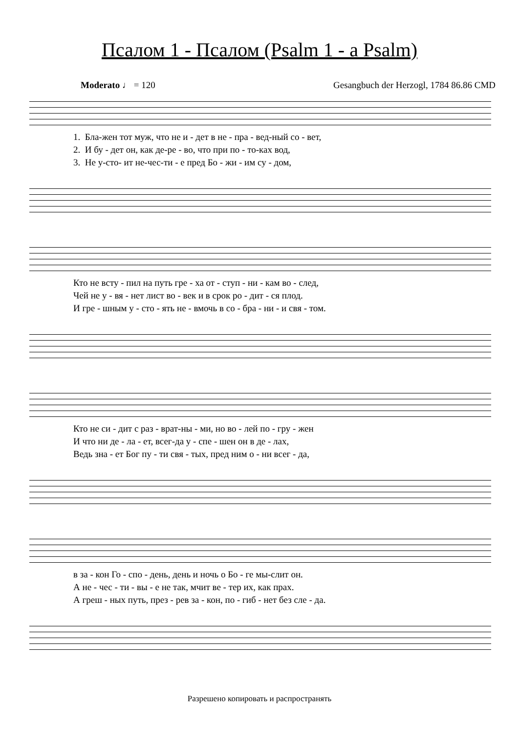Псалом 1 - Псалом (Psalm 1 - a Psalm)
Moderato ♩ = 120 Gesangbuch der Herzogl, 1784 86.86 CMD
1. Бла-жен тот муж, что не и - дет в не - пра - вед-ный со - вет, 2. И бу - дет он, как де-ре - во, что при по - то-ках вод, 3. Не у-сто- ит не-чес-ти - е пред Бо - жи - им су - дом,
Кто не всту - пил на путь гре - ха от - ступ - ни - кам во - след, Чей не у - вя - нет лист во - век и в срок ро - дит - ся плод. И гре - шным у - сто - ять не - вмочь в со - бра - ни - и свя - том.
Кто не си - дит с раз - врат-ны - ми, но во - лей по - гру - жен И что ни де - ла - ет, всег-да у - спе - шен он в де - лах, Ведь зна - ет Бог пу - ти свя - тых, пред ним о - ни всег - да,
в за - кон Го - спо - день, день и ночь о Бо - ге мы-слит он. А не - чес - ти - вы - е не так, мчит ве - тер их, как прах. А греш - ных путь, през - рев за - кон, по - гиб - нет без сле - да.
Разрешено копировать и распространять